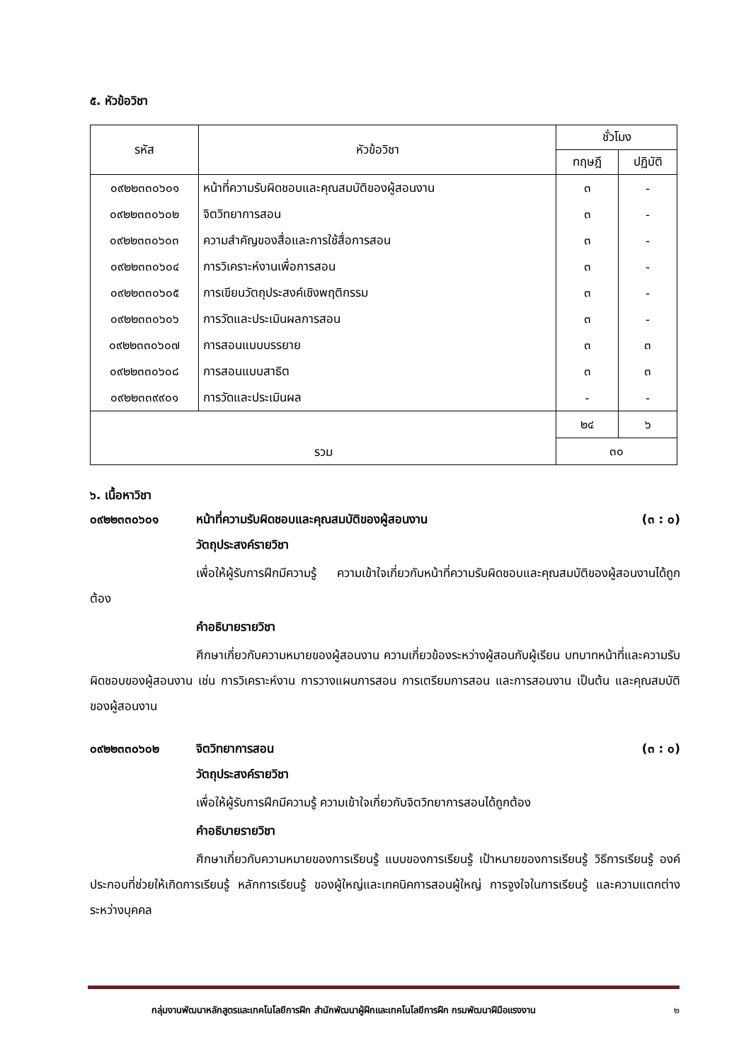๕. หัวข้อวิชา
| รหัส | หัวข้อวิชา | ชั่วโมง | |
| --- | --- | --- | --- |
| | | ทฤษฎี | ปฏิบัติ |
| ๐๙๒๒๓๓๐๖๐๑ | หน้าที่ความรับผิดชอบและคุณสมบัติของผู้สอนงาน | ๓ | - |
| ๐๙๒๒๓๓๐๖๐๒ | จิตวิทยาการสอน | ๓ | - |
| ๐๙๒๒๓๓๐๖๐๓ | ความสำคัญของสื่อและการใช้สื่อการสอน | ๓ | - |
| ๐๙๒๒๓๓๐๖๐๔ | การวิเคราะห์งานเพื่อการสอน | ๓ | - |
| ๐๙๒๒๓๓๐๖๐๕ | การเขียนวัตถุประสงค์เชิงพฤติกรรม | ๓ | - |
| ๐๙๒๒๓๓๐๖๐๖ | การวัดและประเมินผลการสอน | ๓ | - |
| ๐๙๒๒๓๓๐๖๐๗ | การสอนแบบบรรยาย | ๓ | ๓ |
| ๐๙๒๒๓๓๐๖๐๘ | การสอนแบบสาธิต | ๓ | ๓ |
| ๐๙๒๒๓๓๙๙๐๑ | การวัดและประเมินผล | - | - |
| รวม | | ๒๔ | ๖ |
| | | ๓๐ | |
๖. เนื้อหาวิชา
๐๙๒๒๓๓๐๖๐๑ หน้าที่ความรับผิดชอบและคุณสมบัติของผู้สอนงาน (๓ : ๐)
วัตถุประสงค์รายวิชา
เพื่อให้ผู้รับการฝึกมีความรู้ ความเข้าใจเกี่ยวกับหน้าที่ความรับผิดชอบและคุณสมบัติของผู้สอนงานได้ถูกต้อง
คำอธิบายรายวิชา
ศึกษาเกี่ยวกับความหมายของผู้สอนงาน ความเกี่ยวข้องระหว่างผู้สอนกับผู้เรียน บทบาทหน้าที่และความรับผิดชอบของผู้สอนงาน เช่น การวิเคราะห์งาน การวางแผนการสอน การเตรียมการสอน และการสอนงาน เป็นต้น และคุณสมบัติของผู้สอนงาน
๐๙๒๒๓๓๐๖๐๒ จิตวิทยาการสอน (๓ : ๐)
วัตถุประสงค์รายวิชา
เพื่อให้ผู้รับการฝึกมีความรู้ ความเข้าใจเกี่ยวกับจิตวิทยาการสอนได้ถูกต้อง
คำอธิบายรายวิชา
ศึกษาเกี่ยวกับความหมายของการเรียนรู้ แบบของการเรียนรู้ เป้าหมายของการเรียนรู้ วิธีการเรียนรู้ องค์ประกอบที่ช่วยให้เกิดการเรียนรู้ หลักการเรียนรู้ ของผู้ใหญ่และเทคนิคการสอนผู้ใหญ่ การจูงใจในการเรียนรู้ และความแตกต่างระหว่างบุคคล
กลุ่มงานพัฒนาหลักสูตรและเทคโนโลยีการฝึก สำนักพัฒนาผู้ฝึกและเทคโนโลยีการฝึก กรมพัฒนาฝีมือแรงงาน ๒